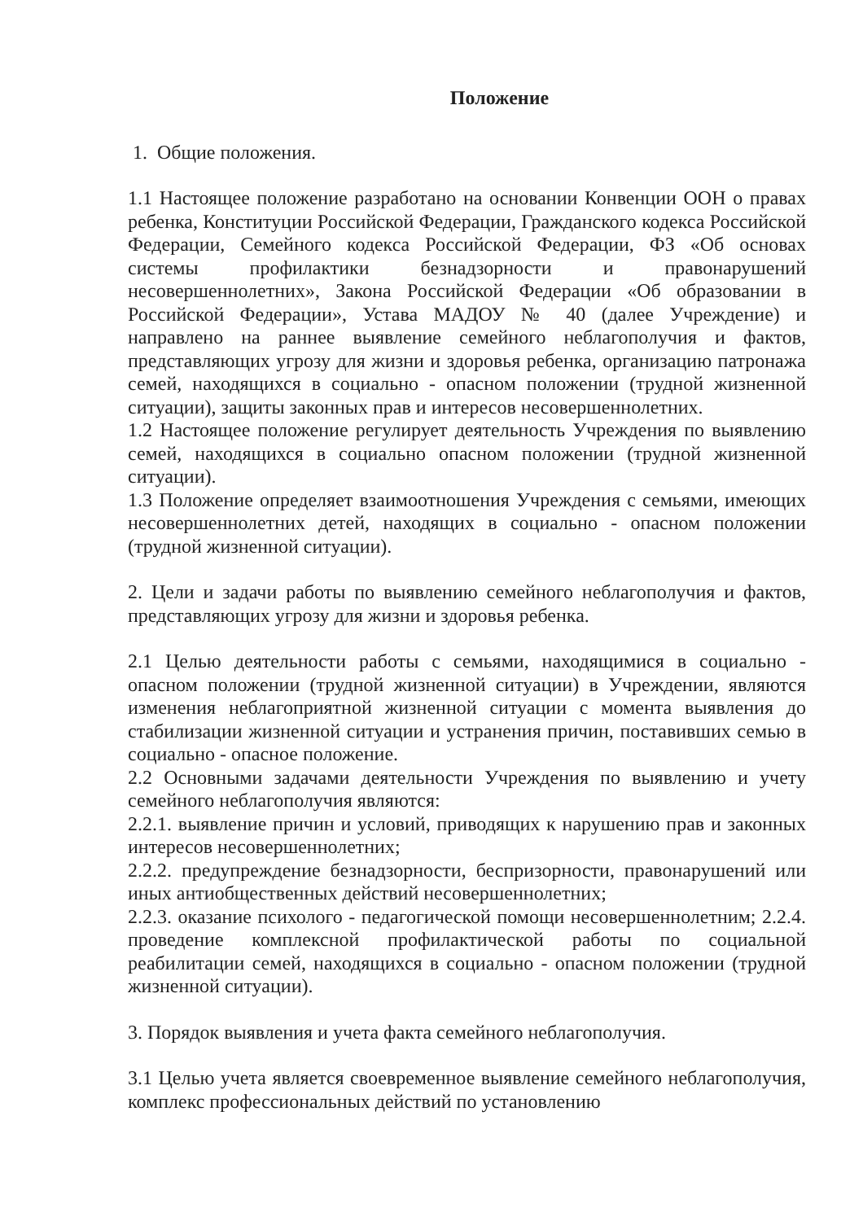Положение
1. Общие положения.
1.1 Настоящее положение разработано на основании Конвенции ООН о правах ребенка, Конституции Российской Федерации, Гражданского кодекса Российской Федерации, Семейного кодекса Российской Федерации, ФЗ «Об основах системы профилактики безнадзорности и правонарушений несовершеннолетних», Закона Российской Федерации «Об образовании в Российской Федерации», Устава МАДОУ № 40 (далее Учреждение) и направлено на раннее выявление семейного неблагополучия и фактов, представляющих угрозу для жизни и здоровья ребенка, организацию патронажа семей, находящихся в социально - опасном положении (трудной жизненной ситуации), защиты законных прав и интересов несовершеннолетних.
1.2 Настоящее положение регулирует деятельность Учреждения по выявлению семей, находящихся в социально опасном положении (трудной жизненной ситуации).
1.3 Положение определяет взаимоотношения Учреждения с семьями, имеющих несовершеннолетних детей, находящих в социально - опасном положении (трудной жизненной ситуации).
2. Цели и задачи работы по выявлению семейного неблагополучия и фактов, представляющих угрозу для жизни и здоровья ребенка.
2.1 Целью деятельности работы с семьями, находящимися в социально - опасном положении (трудной жизненной ситуации) в Учреждении, являются изменения неблагоприятной жизненной ситуации с момента выявления до стабилизации жизненной ситуации и устранения причин, поставивших семью в социально - опасное положение.
2.2 Основными задачами деятельности Учреждения по выявлению и учету семейного неблагополучия являются:
2.2.1. выявление причин и условий, приводящих к нарушению прав и законных интересов несовершеннолетних;
2.2.2. предупреждение безнадзорности, беспризорности, правонарушений или иных антиобщественных действий несовершеннолетних;
2.2.3. оказание психолого - педагогической помощи несовершеннолетним; 2.2.4. проведение комплексной профилактической работы по социальной реабилитации семей, находящихся в социально - опасном положении (трудной жизненной ситуации).
3. Порядок выявления и учета факта семейного неблагополучия.
3.1 Целью учета является своевременное выявление семейного неблагополучия, комплекс профессиональных действий по установлению